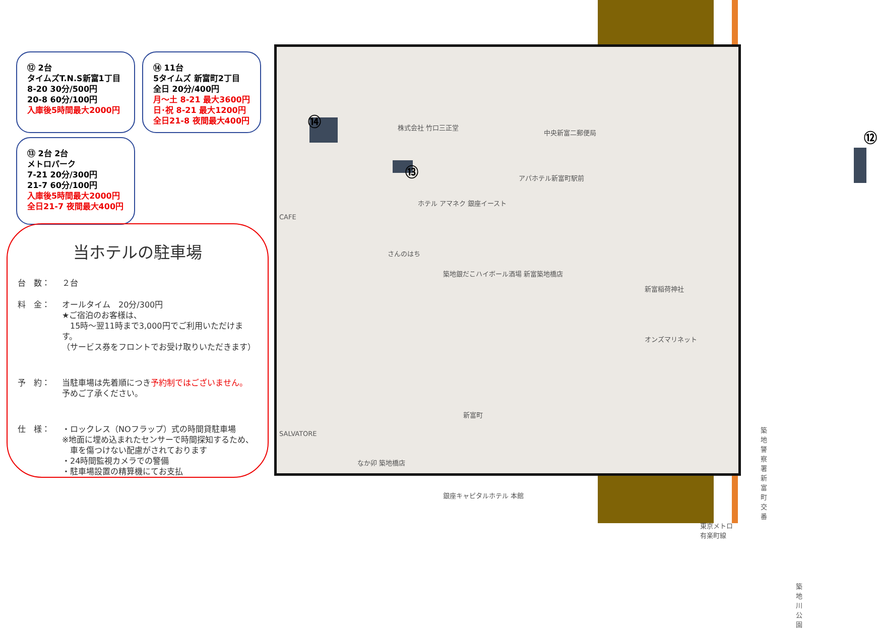⑫ 2台
タイムズT.N.S新富1丁目
8-20 30分/500円
20-8 60分/100円
入庫後5時間最大2000円
⑭ 11台
5タイムズ 新富町2丁目
全日 20分/400円
月～土 8-21 最大3600円
日･祝 8-21 最大1200円
全日21-8 夜間最大400円
⑬ 2台 2台
メトロパーク
7-21 20分/300円
21-7 60分/100円
入庫後5時間最大2000円
全日21-7 夜間最大400円
当ホテルの駐車場
台　数： ２台
料　金： オールタイム　20分/300円
★ご宿泊のお客様は、
　15時～翌11時まで3,000円でご利用いただけます。
（サービス券をフロントでお受け取りいただきます）
予　約： 当駐車場は先着順につき予約制ではございません。
予めご了承ください。
仕　様： ・ロックレス（NOフラップ）式の時間貸駐車場
※地面に埋め込まれたセンサーで時間探知するため、
　車を傷つけない配慮がされております
・24時間監視カメラでの警備
・駐車場設置の精算機にてお支払
⑭
⑬
⑫
株式会社 竹口三正堂
中央新富二郵便局
ホテル アマネク 銀座イースト
アパホテル新富町駅前
さんのはち
築地銀だこハイボール酒場 新富築地橋店
新富稲荷神社
オンズマリネット
新富町
築地警察署 新富町交番
なか卯 築地橋店
銀座キャピタルホテル 本館
東京メトロ有楽町線
築地川公園
CAFE
SALVATORE